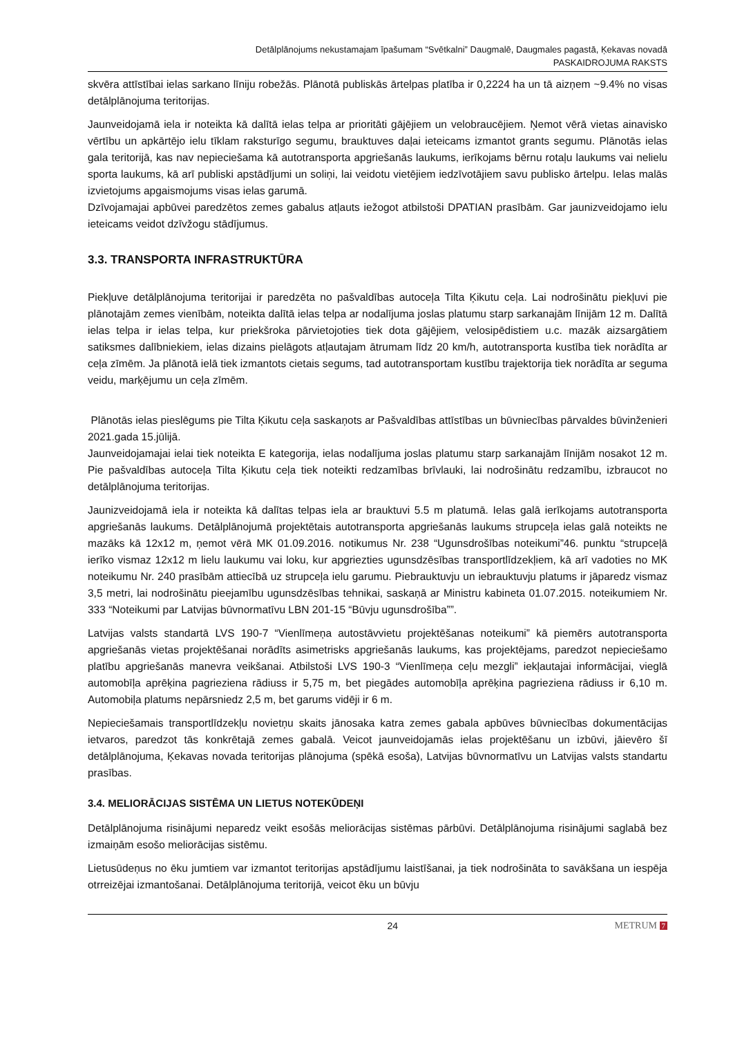Detālplānojums nekustamajam īpašumam “Svētkalni” Daugmalē, Daugmales pagastā, Ķekavas novadā
PASKAIDROJUMA RAKSTS
skvēra attīstībai ielas sarkano līniju robežās. Plānotā publiskās ārtelpas platība ir 0,2224 ha un tā aizņem ~9.4% no visas detālplānojuma teritorijas.
Jaunveidojamā iela ir noteikta kā dalītā ielas telpa ar prioritāti gājējiem un velobraucējiem. Ņemot vērā vietas ainavisko vērtību un apkārtējo ielu tīklam raksturīgo segumu, brauktuves daļai ieteicams izmantot grants segumu. Plānotās ielas gala teritorijā, kas nav nepieciešama kā autotransporta apgriešanās laukums, ierīkojams bērnu rotaļu laukums vai nelielu sporta laukums, kā arī publiski apstādījumi un soliņi, lai veidotu vietējiem iedzīvotājiem savu publisko ārtelpu. Ielas malās izvietojums apgaismojums visas ielas garumā.
Dzīvojamajai apbūvei paredzētos zemes gabalus atļauts iežogot atbilstoši DPATIAN prasībām. Gar jaunizveidojamo ielu ieteicams veidot dzīvžogu stādījumus.
3.3. TRANSPORTA INFRASTRUKTŪRA
Piekļuve detālplānojuma teritorijai ir paredzēta no pašvaldības autoceļa Tilta Ķikutu ceļa. Lai nodrošinātu piekļuvi pie plānotajām zemes vienībām, noteikta dalītā ielas telpa ar nodalījuma joslas platumu starp sarkanajām līnijām 12 m. Dalītā ielas telpa ir ielas telpa, kur priekšroka pārvietojoties tiek dota gājējiem, velosipēdistiem u.c. mazāk aizsargātiem satiksmes dalībniekiem, ielas dizains pielāgots atļautajam ātrumam līdz 20 km/h, autotransporta kustība tiek norādīta ar ceļa zīmēm. Ja plānotā ielā tiek izmantots cietais segums, tad autotransportam kustību trajektorija tiek norādīta ar seguma veidu, marķējumu un ceļa zīmēm.
Plānotās ielas pieslēgums pie Tilta Ķikutu ceļa saskaņots ar Pašvaldības attīstības un būvniecības pārvaldes būvinženieri 2021.gada 15.jūlijā.
Jaunveidojamajai ielai tiek noteikta E kategorija, ielas nodalījuma joslas platumu starp sarkanajām līnijām nosakot 12 m. Pie pašvaldības autoceļa Tilta Ķikutu ceļa tiek noteikti redzamības brīvlauki, lai nodrošinātu redzamību, izbraucot no detālplānojuma teritorijas.
Jaunizveidojamā iela ir noteikta kā dalītas telpas iela ar brauktuvi 5.5 m platumā. Ielas galā ierīkojams autotransporta apgriešanās laukums. Detālplānojumā projektētais autotransporta apgriešanās laukums strupceļa ielas galā noteikts ne mazāks kā 12x12 m, ņemot vērā MK 01.09.2016. notikumus Nr. 238 “Ugunsdrošības noteikumi”46. punktu “strupceļā ierīko vismaz 12x12 m lielu laukumu vai loku, kur apgriezties ugunsdzēsības transportlīdzekļiem, kā arī vadoties no MK noteikumu Nr. 240 prasībām attiecībā uz strupceļa ielu garumu. Piebrauktuvju un iebrauktuvju platums ir jāparedz vismaz 3,5 metri, lai nodrošinātu pieejamību ugunsdzēsības tehnikai, saskaņā ar Ministru kabineta 01.07.2015. noteikumiem Nr. 333 “Noteikumi par Latvijas būvnormatīvu LBN 201-15 “Būvju ugunsdrošība””.
Latvijas valsts standartā LVS 190-7 “Vienlīmeņa autostāvvietu projektēšanas noteikumi” kā piemērs autotransporta apgriešanās vietas projektēšanai norādīts asimetrisks apgriešanās laukums, kas projektējams, paredzot nepieciešamo platību apgriešanās manevra veikšanai. Atbilstoši LVS 190-3 “Vienlīmeņa ceļu mezgli” iekļautajai informācijai, vieglā automobīļa aprēķina pagrieziena rādiuss ir 5,75 m, bet piegādes automobīļa aprēķina pagrieziena rādiuss ir 6,10 m. Automobiļa platums nepārsniedz 2,5 m, bet garums vidēji ir 6 m.
Nepieciešamais transportlīdzekļu novietņu skaits jānosaka katra zemes gabala apbūves būvniecības dokumentācijas ietvaros, paredzot tās konkrētajā zemes gabalā. Veicot jaunveidojamās ielas projektēšanu un izbūvi, jāievēro šī detālplānojuma, Ķekavas novada teritorijas plānojuma (spēkā esoša), Latvijas būvnormatīvu un Latvijas valsts standartu prasības.
3.4. MELIORĀCIJAS SISTĒMA UN LIETUS NOTEKŪDEŅI
Detālplānojuma risinājumi neparedz veikt esošās meliorācijas sistēmas pārbūvi. Detālplānojuma risinājumi saglabā bez izmaiņām esošo meliorācijas sistēmu.
Lietusūdeņus no ēku jumtiem var izmantot teritorijas apstādījumu laistīšanai, ja tiek nodrošināta to savākšana un iespēja otrreizējai izmantošanai. Detālplānojuma teritorijā, veicot ēku un būvju
24 METRUM 7